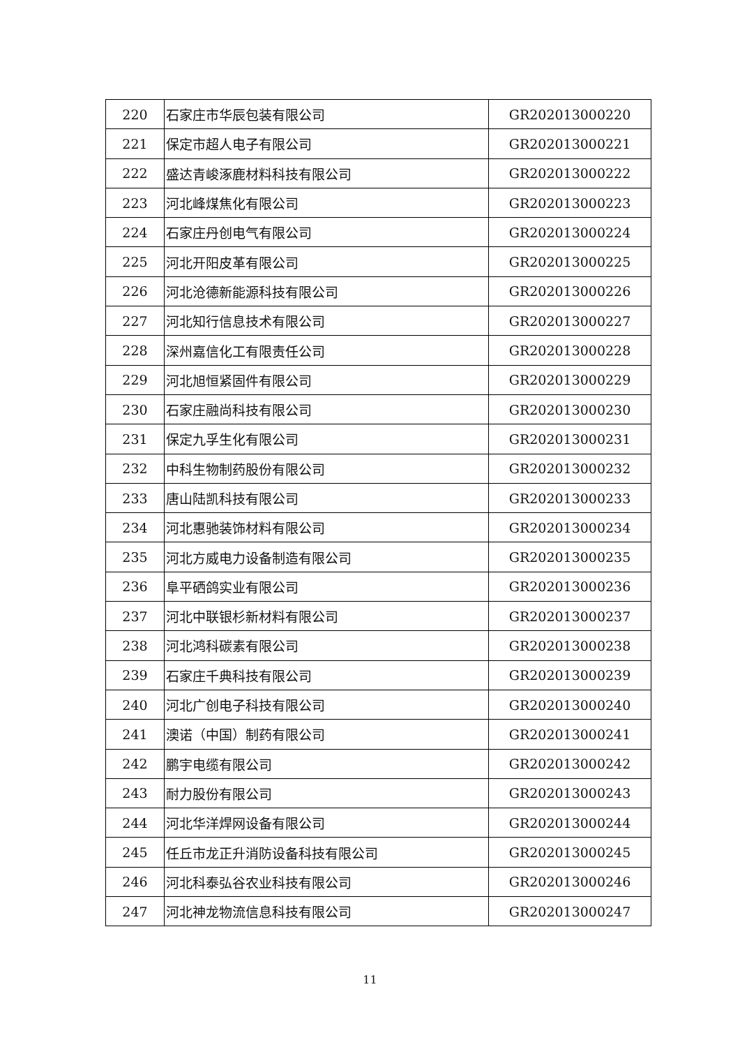| 220 | 石家庄市华辰包装有限公司 | GR202013000220 |
| 221 | 保定市超人电子有限公司 | GR202013000221 |
| 222 | 盛达青峻涿鹿材料科技有限公司 | GR202013000222 |
| 223 | 河北峰煤焦化有限公司 | GR202013000223 |
| 224 | 石家庄丹创电气有限公司 | GR202013000224 |
| 225 | 河北开阳皮革有限公司 | GR202013000225 |
| 226 | 河北沧德新能源科技有限公司 | GR202013000226 |
| 227 | 河北知行信息技术有限公司 | GR202013000227 |
| 228 | 深州嘉信化工有限责任公司 | GR202013000228 |
| 229 | 河北旭恒紧固件有限公司 | GR202013000229 |
| 230 | 石家庄融尚科技有限公司 | GR202013000230 |
| 231 | 保定九孚生化有限公司 | GR202013000231 |
| 232 | 中科生物制药股份有限公司 | GR202013000232 |
| 233 | 唐山陆凯科技有限公司 | GR202013000233 |
| 234 | 河北惠驰装饰材料有限公司 | GR202013000234 |
| 235 | 河北方威电力设备制造有限公司 | GR202013000235 |
| 236 | 阜平硒鸽实业有限公司 | GR202013000236 |
| 237 | 河北中联银杉新材料有限公司 | GR202013000237 |
| 238 | 河北鸿科碳素有限公司 | GR202013000238 |
| 239 | 石家庄千典科技有限公司 | GR202013000239 |
| 240 | 河北广创电子科技有限公司 | GR202013000240 |
| 241 | 澳诺（中国）制药有限公司 | GR202013000241 |
| 242 | 鹏宇电缆有限公司 | GR202013000242 |
| 243 | 耐力股份有限公司 | GR202013000243 |
| 244 | 河北华洋焊网设备有限公司 | GR202013000244 |
| 245 | 任丘市龙正升消防设备科技有限公司 | GR202013000245 |
| 246 | 河北科泰弘谷农业科技有限公司 | GR202013000246 |
| 247 | 河北神龙物流信息科技有限公司 | GR202013000247 |
11